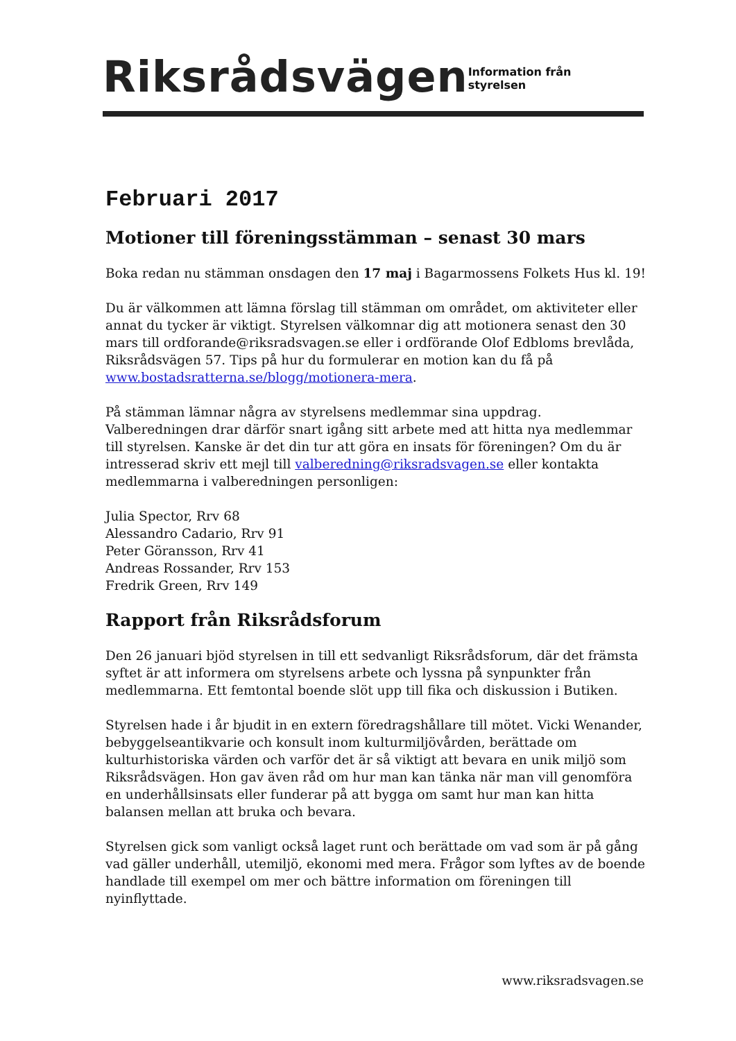Riksrådsvägen
Information från styrelsen
Februari 2017
Motioner till föreningsstämman – senast 30 mars
Boka redan nu stämman onsdagen den 17 maj i Bagarmossens Folkets Hus kl. 19!
Du är välkommen att lämna förslag till stämman om området, om aktiviteter eller annat du tycker är viktigt. Styrelsen välkomnar dig att motionera senast den 30 mars till ordforande@riksradsvagen.se eller i ordförande Olof Edbloms brevlåda, Riksrådsvägen 57. Tips på hur du formulerar en motion kan du få på www.bostadsratterna.se/blogg/motionera-mera.
På stämman lämnar några av styrelsens medlemmar sina uppdrag. Valberedningen drar därför snart igång sitt arbete med att hitta nya medlemmar till styrelsen. Kanske är det din tur att göra en insats för föreningen? Om du är intresserad skriv ett mejl till valberedning@riksradsvagen.se eller kontakta medlemmarna i valberedningen personligen:
Julia Spector, Rrv 68
Alessandro Cadario, Rrv 91
Peter Göransson, Rrv 41
Andreas Rossander, Rrv 153
Fredrik Green, Rrv 149
Rapport från Riksrådsforum
Den 26 januari bjöd styrelsen in till ett sedvanligt Riksrådsforum, där det främsta syftet är att informera om styrelsens arbete och lyssna på synpunkter från medlemmarna. Ett femtontal boende slöt upp till fika och diskussion i Butiken.
Styrelsen hade i år bjudit in en extern föredragshållare till mötet. Vicki Wenander, bebyggelseantikvarie och konsult inom kulturmiljövården, berättade om kulturhistoriska värden och varför det är så viktigt att bevara en unik miljö som Riksrådsvägen. Hon gav även råd om hur man kan tänka när man vill genomföra en underhållsinsats eller funderar på att bygga om samt hur man kan hitta balansen mellan att bruka och bevara.
Styrelsen gick som vanligt också laget runt och berättade om vad som är på gång vad gäller underhåll, utemiljö, ekonomi med mera. Frågor som lyftes av de boende handlade till exempel om mer och bättre information om föreningen till nyinflyttade.
www.riksradsvagen.se